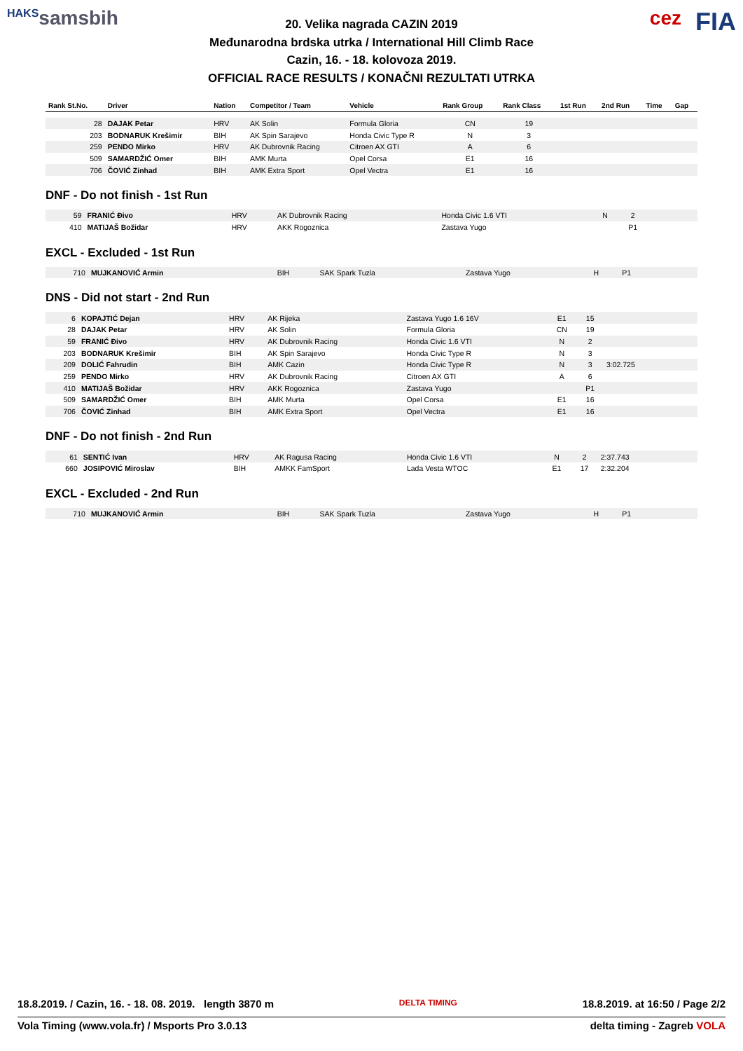HAKS samsbih cez FIA
20. Velika nagrada CAZIN 2019
Međunarodna brdska utrka / International Hill Climb Race
Cazin, 16. - 18. kolovoza 2019.
OFFICIAL RACE RESULTS / KONAČNI REZULTATI UTRKA
| Rank St.No. | Driver | Nation | Competitor / Team | Vehicle | Rank Group | Rank Class | 1st Run | 2nd Run | Time | Gap |
| --- | --- | --- | --- | --- | --- | --- | --- | --- | --- | --- |
| 28 | DAJAK Petar | HRV | AK Solin | Formula Gloria | CN | 19 | | | | |
| 203 | BODNARUK Krešimir | BIH | AK Spin Sarajevo | Honda Civic Type R | N | 3 | | | | |
| 259 | PENDO Mirko | HRV | AK Dubrovnik Racing | Citroen AX GTI | A | 6 | | | | |
| 509 | SAMARDŽIĆ Omer | BIH | AMK Murta | Opel Corsa | E1 | 16 | | | | |
| 706 | ČOVIĆ Zinhad | BIH | AMK Extra Sport | Opel Vectra | E1 | 16 | | | | |
DNF - Do not finish - 1st Run
| 59 | FRANIĆ Đivo | HRV | AK Dubrovnik Racing | Honda Civic 1.6 VTI | N | 2 | | | | |
| 410 | MATIJAŠ Božidar | HRV | AKK Rogoznica | Zastava Yugo | | P1 | | | | |
EXCL - Excluded - 1st Run
| 710 | MUJKANOVIĆ Armin | BIH | SAK Spark Tuzla | Zastava Yugo | H | P1 | | | | |
DNS - Did not start - 2nd Run
| 6 | KOPAJTIĆ Dejan | HRV | AK Rijeka | Zastava Yugo 1.6 16V | E1 | 15 | | | | |
| 28 | DAJAK Petar | HRV | AK Solin | Formula Gloria | CN | 19 | | | | |
| 59 | FRANIĆ Đivo | HRV | AK Dubrovnik Racing | Honda Civic 1.6 VTI | N | 2 | | | | |
| 203 | BODNARUK Krešimir | BIH | AK Spin Sarajevo | Honda Civic Type R | N | 3 | | | | |
| 209 | DOLIĆ Fahrudin | BIH | AMK Cazin | Honda Civic Type R | N | 3 | 3:02.725 | | | |
| 259 | PENDO Mirko | HRV | AK Dubrovnik Racing | Citroen AX GTI | A | 6 | | | | |
| 410 | MATIJAŠ Božidar | HRV | AKK Rogoznica | Zastava Yugo | | P1 | | | | |
| 509 | SAMARDŽIĆ Omer | BIH | AMK Murta | Opel Corsa | E1 | 16 | | | | |
| 706 | ČOVIĆ Zinhad | BIH | AMK Extra Sport | Opel Vectra | E1 | 16 | | | | |
DNF - Do not finish - 2nd Run
| 61 | SENTIĆ Ivan | HRV | AK Ragusa Racing | Honda Civic 1.6 VTI | N | 2 | 2:37.743 | | | |
| 660 | JOSIPOVIĆ Miroslav | BIH | AMKK FamSport | Lada Vesta WTOC | E1 | 17 | 2:32.204 | | | |
EXCL - Excluded - 2nd Run
| 710 | MUJKANOVIĆ Armin | BIH | SAK Spark Tuzla | Zastava Yugo | H | P1 | | | | |
18.8.2019. / Cazin, 16. - 18. 08. 2019. length 3870 m DELTA TIMING 18.8.2019. at 16:50 / Page 2/2
Vola Timing (www.vola.fr) / Msports Pro 3.0.13 delta timing - Zagreb VOLA